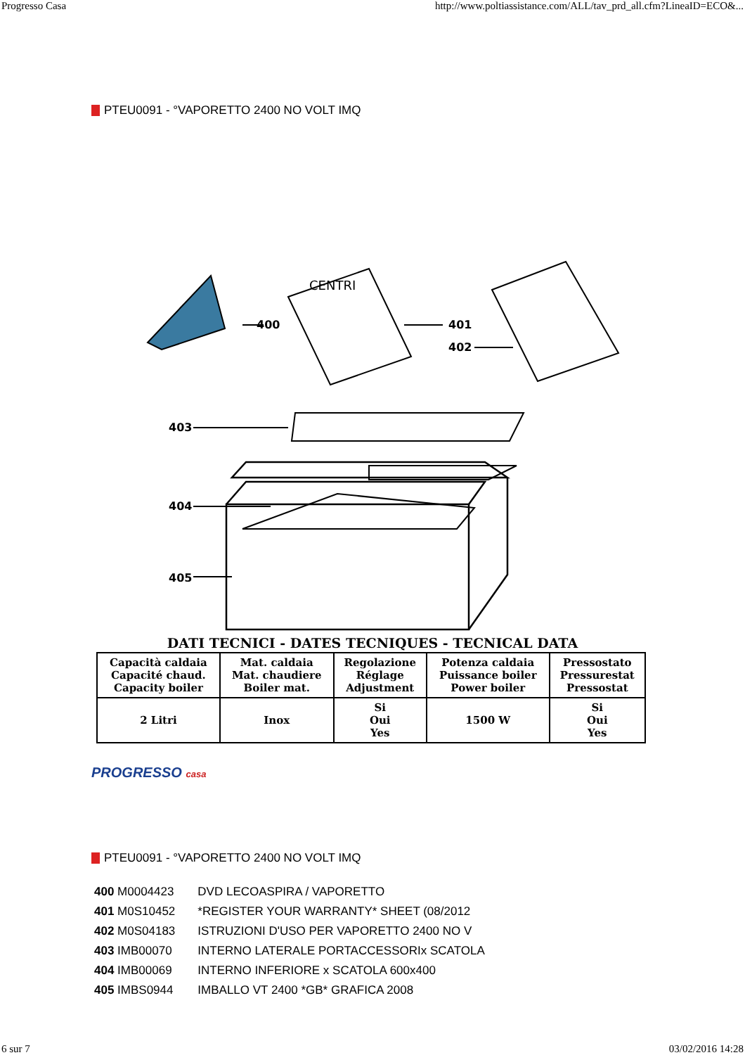Progresso Casa http://www.poltiassistance.com/ALL/tav_prd_all.cfm?LineaID=ECO&...
PTEU0091 - °VAPORETTO 2400 NO VOLT IMQ
400
CENTRI
401
402
403
404
405
DATI TECNICI - DATES TECNIQUES - TECNICAL DATA
| Capacità caldaia Capacité chaud. Capacity boiler | Mat. caldaia Mat. chaudiere Boiler mat. | Regolazione Réglage Adjustment | Potenza caldaia Puissance boiler Power boiler | Pressostato Pressurestat Pressostat |
| --- | --- | --- | --- | --- |
| 2 Litri | Inox | Si Oui Yes | 1500 W | Si Oui Yes |
PROGRESSO casa
PTEU0091 - °VAPORETTO 2400 NO VOLT IMQ
| 400 M0004423 | DVD LECOASPIRA / VAPORETTO |
| 401 M0S10452 | *REGISTER YOUR WARRANTY* SHEET (08/2012 |
| 402 M0S04183 | ISTRUZIONI D'USO PER VAPORETTO 2400 NO V |
| 403 IMB00070 | INTERNO LATERALE PORTACCESSORIx SCATOLA |
| 404 IMB00069 | INTERNO INFERIORE x SCATOLA 600x400 |
| 405 IMBS0944 | IMBALLO VT 2400 *GB* GRAFICA 2008 |
6 sur 7 03/02/2016 14:28